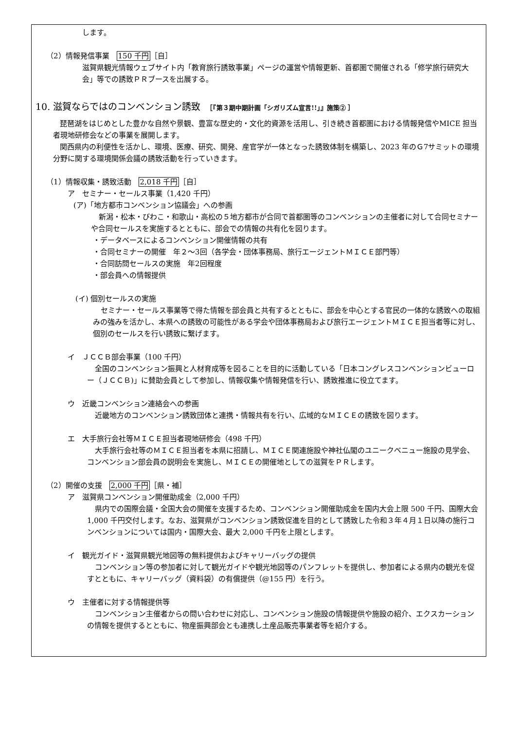します。
（2）情報発信事業　150 千円［自］
滋賀県観光情報ウェブサイト内「教育旅行誘致事業」ページの運営や情報更新、首都圏で開催される「修学旅行研究大会」等での誘致ＰＲブースを出展する。
10. 滋賀ならではのコンベンション誘致　［『第３期中期計画「シガリズム宣言!!」』施策② ］
琵琶湖をはじめとした豊かな自然や景観、豊富な歴史的・文化的資源を活用し、引き続き首都圏における情報発信やMICE 担当者現地研修会などの事業を展開します。
関西県内の利便性を活かし、環境、医療、研究、開発、産官学が一体となった誘致体制を構築し、2023 年のＧ7サミットの環境分野に関する環境関係会議の誘致活動を行っていきます。
（1）情報収集・誘致活動　2,018 千円［自］
ア　セミナー・セールス事業（1,420 千円）
(ア)「地方都市コンベンション協議会」への参画
新潟・松本・びわこ・和歌山・高松の５地方都市が合同で首都圏等のコンベンションの主催者に対して合同セミナーや合同セールスを実施するとともに、部会での情報の共有化を図ります。
・データベースによるコンベンション開催情報の共有
・合同セミナーの開催　年２～3回（各学会・団体事務局、旅行エージェントＭＩＣＥ部門等）
・合同訪問セールスの実施　年2回程度
・部会員への情報提供
(イ) 個別セールスの実施
セミナー・セールス事業等で得た情報を部会員と共有するとともに、部会を中心とする官民の一体的な誘致への取組みの強みを活かし、本県への誘致の可能性がある学会や団体事務局および旅行エージェントＭＩＣＥ担当者等に対し、個別のセールスを行い誘致に繋げます。
イ　ＪＣＣＢ部会事業（100 千円）
全国のコンベンション振興と人材育成等を図ることを目的に活動している「日本コングレスコンベンションビューロー（ＪＣＣＢ)」に賛助会員として参加し、情報収集や情報発信を行い、誘致推進に役立てます。
ウ　近畿コンベンション連絡会への参画
近畿地方のコンベンション誘致団体と連携・情報共有を行い、広域的なＭＩＣＥの誘致を図ります。
エ　大手旅行会社等ＭＩＣＥ担当者現地研修会（498 千円）
大手旅行会社等のＭＩＣＥ担当者を本県に招請し、ＭＩＣＥ関連施設や神社仏閣のユニークベニュー施設の見学会、コンベンション部会員の説明会を実施し、ＭＩＣＥの開催地としての滋賀をＰＲします。
（2）開催の支援　2,000 千円［県・補］
ア　滋賀県コンベンション開催助成金（2,000 千円）
県内での国際会議・全国大会の開催を支援するため、コンベンション開催助成金を国内大会上限 500 千円、国際大会 1,000 千円交付します。なお、滋賀県がコンベンション誘致促進を目的として誘致した令和３年４月１日以降の施行コンベンションについては国内・国際大会、最大 2,000 千円を上限とします。
イ　観光ガイド・滋賀県観光地図等の無料提供およびキャリーバッグの提供
コンベンション等の参加者に対して観光ガイドや観光地図等のパンフレットを提供し、参加者による県内の観光を促すとともに、キャリーバッグ（資料袋）の有償提供（@155 円）を行う。
ウ　主催者に対する情報提供等
コンベンション主催者からの問い合わせに対応し、コンベンション施設の情報提供や施設の紹介、エクスカーションの情報を提供するとともに、物産振興部会とも連携し土産品販売事業者等を紹介する。